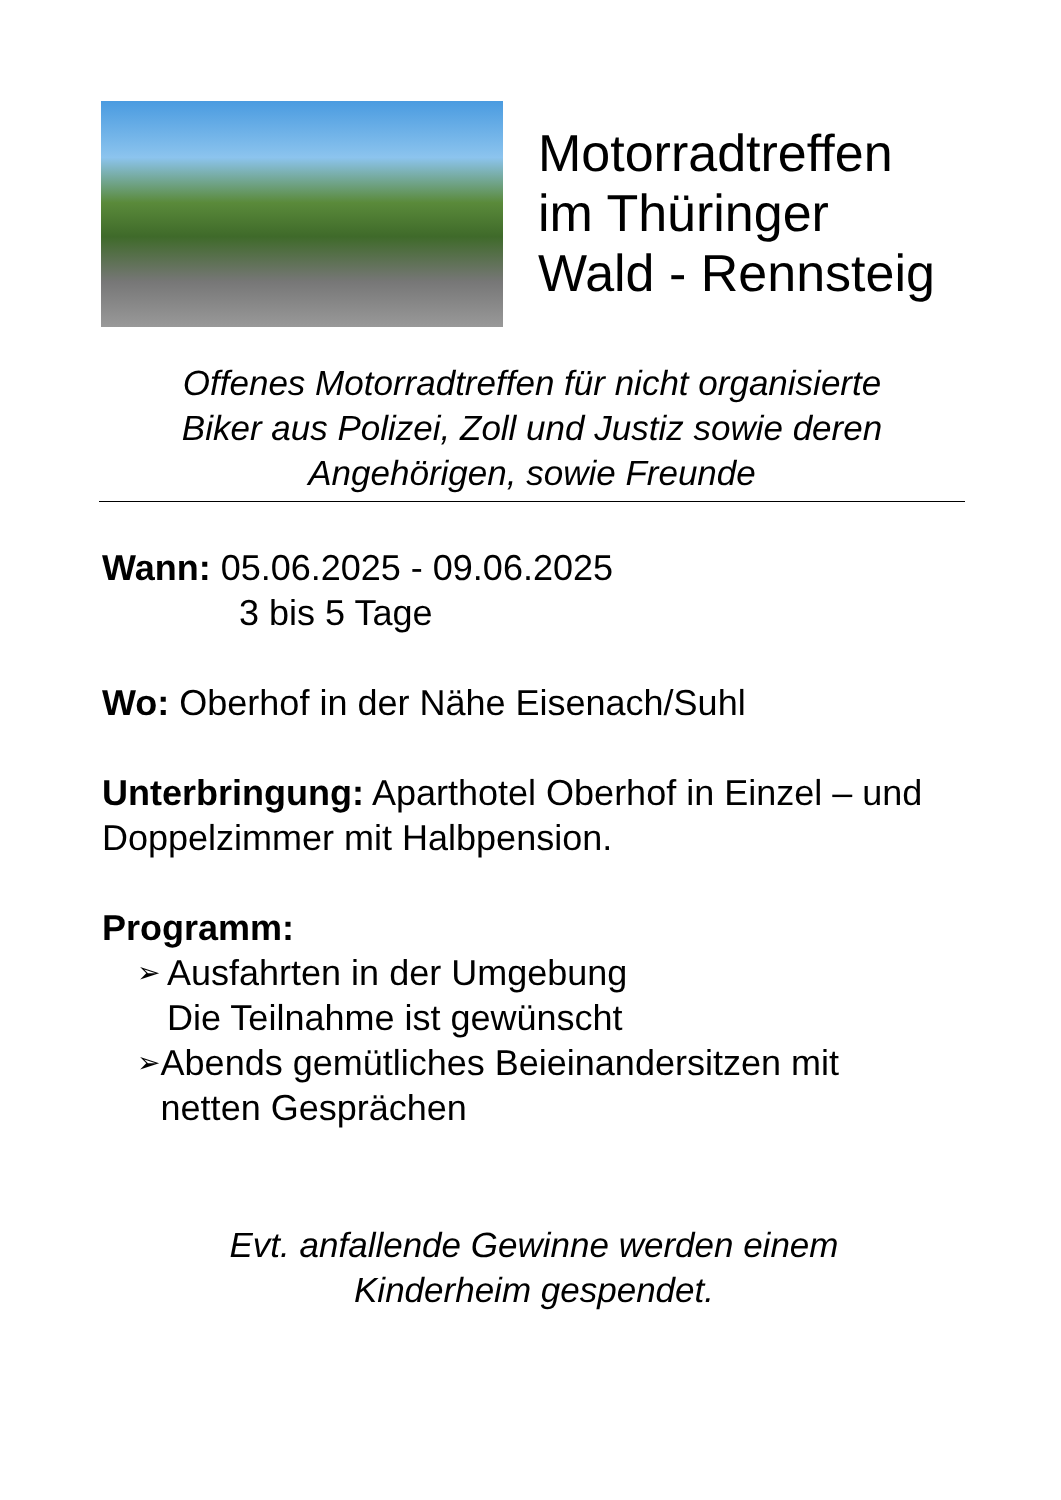Motorradtreffen
im Thüringer
Wald - Rennsteig
Offenes Motorradtreffen für nicht organisierte
Biker aus Polizei, Zoll und Justiz sowie deren
Angehörigen, sowie Freunde
Wann: 05.06.2025 - 09.06.2025
3 bis 5 Tage
Wo: Oberhof in der Nähe Eisenach/Suhl
Unterbringung: Aparthotel Oberhof in Einzel – und Doppelzimmer mit Halbpension.
Programm:
➢ Ausfahrten in der Umgebung
Die Teilnahme ist gewünscht
➢ Abends gemütliches Beieinandersitzen mit netten Gesprächen
Evt. anfallende Gewinne werden einem
Kinderheim gespendet.